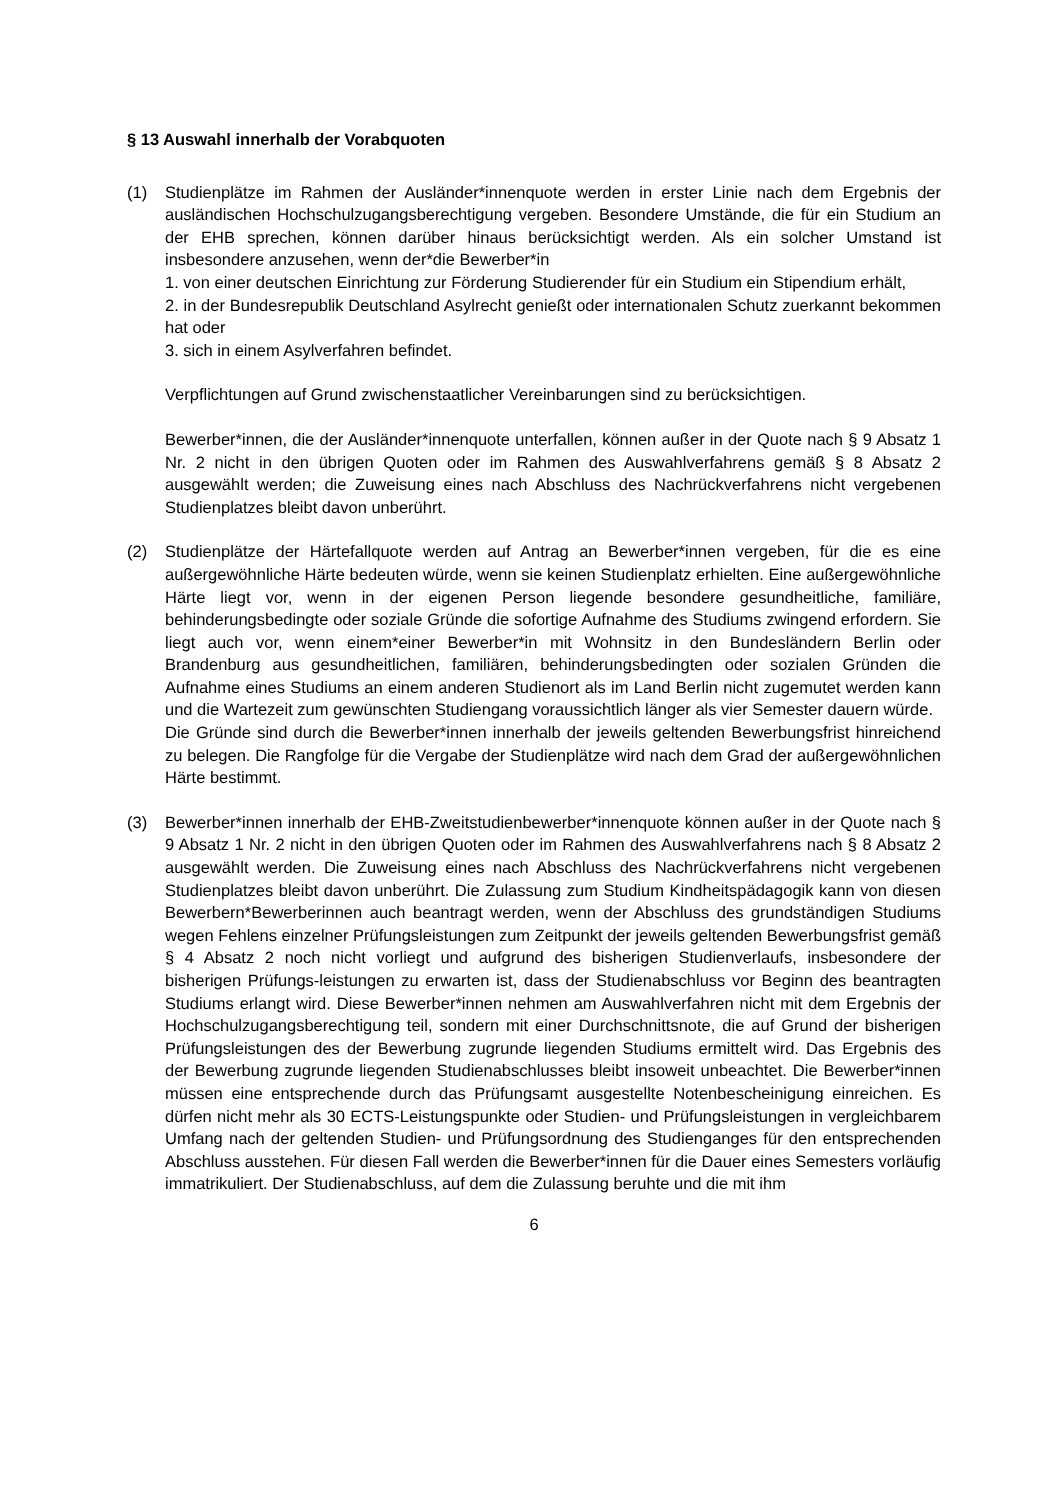§ 13 Auswahl innerhalb der Vorabquoten
(1) Studienplätze im Rahmen der Ausländer*innenquote werden in erster Linie nach dem Ergebnis der ausländischen Hochschulzugangsberechtigung vergeben. Besondere Umstände, die für ein Studium an der EHB sprechen, können darüber hinaus berücksichtigt werden. Als ein solcher Umstand ist insbesondere anzusehen, wenn der*die Bewerber*in
1. von einer deutschen Einrichtung zur Förderung Studierender für ein Studium ein Stipendium erhält,
2. in der Bundesrepublik Deutschland Asylrecht genießt oder internationalen Schutz zuerkannt bekommen hat oder
3. sich in einem Asylverfahren befindet.
Verpflichtungen auf Grund zwischenstaatlicher Vereinbarungen sind zu berücksichtigen.
Bewerber*innen, die der Ausländer*innenquote unterfallen, können außer in der Quote nach § 9 Absatz 1 Nr. 2 nicht in den übrigen Quoten oder im Rahmen des Auswahlverfahrens gemäß § 8 Absatz 2 ausgewählt werden; die Zuweisung eines nach Abschluss des Nachrückverfahrens nicht vergebenen Studienplatzes bleibt davon unberührt.
(2) Studienplätze der Härtefallquote werden auf Antrag an Bewerber*innen vergeben, für die es eine außergewöhnliche Härte bedeuten würde, wenn sie keinen Studienplatz erhielten. Eine außergewöhnliche Härte liegt vor, wenn in der eigenen Person liegende besondere gesundheitliche, familiäre, behinderungsbedingte oder soziale Gründe die sofortige Aufnahme des Studiums zwingend erfordern. Sie liegt auch vor, wenn einem*einer Bewerber*in mit Wohnsitz in den Bundesländern Berlin oder Brandenburg aus gesundheitlichen, familiären, behinderungsbedingten oder sozialen Gründen die Aufnahme eines Studiums an einem anderen Studienort als im Land Berlin nicht zugemutet werden kann und die Wartezeit zum gewünschten Studiengang voraussichtlich länger als vier Semester dauern würde.
Die Gründe sind durch die Bewerber*innen innerhalb der jeweils geltenden Bewerbungsfrist hinreichend zu belegen. Die Rangfolge für die Vergabe der Studienplätze wird nach dem Grad der außergewöhnlichen Härte bestimmt.
(3) Bewerber*innen innerhalb der EHB-Zweitstudienbewerber*innenquote können außer in der Quote nach § 9 Absatz 1 Nr. 2 nicht in den übrigen Quoten oder im Rahmen des Auswahlverfahrens nach § 8 Absatz 2 ausgewählt werden. Die Zuweisung eines nach Abschluss des Nachrückverfahrens nicht vergebenen Studienplatzes bleibt davon unberührt. Die Zulassung zum Studium Kindheitspädagogik kann von diesen Bewerbern*Bewerberinnen auch beantragt werden, wenn der Abschluss des grundständigen Studiums wegen Fehlens einzelner Prüfungsleistungen zum Zeitpunkt der jeweils geltenden Bewerbungsfrist gemäß § 4 Absatz 2 noch nicht vorliegt und aufgrund des bisherigen Studienverlaufs, insbesondere der bisherigen Prüfungs-leistungen zu erwarten ist, dass der Studienabschluss vor Beginn des beantragten Studiums erlangt wird. Diese Bewerber*innen nehmen am Auswahlverfahren nicht mit dem Ergebnis der Hochschulzugangsberechtigung teil, sondern mit einer Durchschnittsnote, die auf Grund der bisherigen Prüfungsleistungen des der Bewerbung zugrunde liegenden Studiums ermittelt wird. Das Ergebnis des der Bewerbung zugrunde liegenden Studienabschlusses bleibt insoweit unbeachtet. Die Bewerber*innen müssen eine entsprechende durch das Prüfungsamt ausgestellte Notenbescheinigung einreichen. Es dürfen nicht mehr als 30 ECTS-Leistungspunkte oder Studien- und Prüfungsleistungen in vergleichbarem Umfang nach der geltenden Studien- und Prüfungsordnung des Studienganges für den entsprechenden Abschluss ausstehen. Für diesen Fall werden die Bewerber*innen für die Dauer eines Semesters vorläufig immatrikuliert. Der Studienabschluss, auf dem die Zulassung beruhte und die mit ihm
6